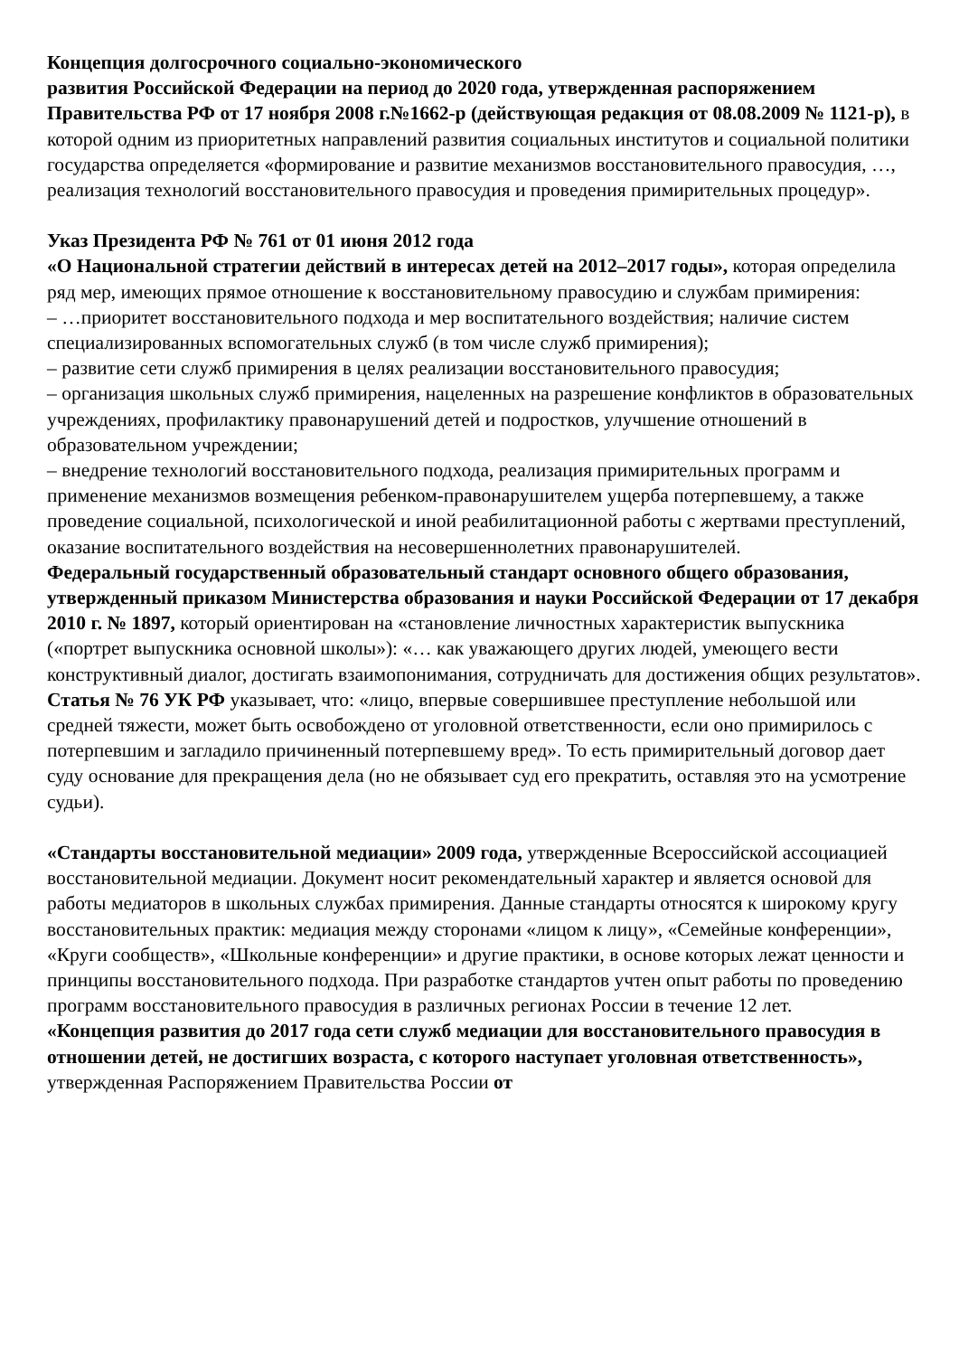Концепция долгосрочного социально-экономического
развития Российской Федерации на период до 2020 года, утвержденная распоряжением Правительства РФ от 17 ноября 2008 г.№1662-р (действующая редакция от 08.08.2009 № 1121-р), в которой одним из приоритетных направлений развития социальных институтов и социальной политики государства определяется «формирование и развитие механизмов восстановительного правосудия, …, реализация технологий восстановительного правосудия и проведения примирительных процедур».
Указ Президента РФ № 761 от 01 июня 2012 года
«О Национальной стратегии действий в интересах детей на 2012–2017 годы», которая определила ряд мер, имеющих прямое отношение к восстановительному правосудию и службам примирения:
– …приоритет восстановительного подхода и мер воспитательного воздействия; наличие систем специализированных вспомогательных служб (в том числе служб примирения);
– развитие сети служб примирения в целях реализации восстановительного правосудия;
– организация школьных служб примирения, нацеленных на разрешение конфликтов в образовательных учреждениях, профилактику правонарушений детей и подростков, улучшение отношений в образовательном учреждении;
– внедрение технологий восстановительного подхода, реализация примирительных программ и применение механизмов возмещения ребенком-правонарушителем ущерба потерпевшему, а также проведение социальной, психологической и иной реабилитационной работы с жертвами преступлений, оказание воспитательного воздействия на несовершеннолетних правонарушителей.
Федеральный государственный образовательный стандарт основного общего образования, утвержденный приказом Министерства образования и науки Российской Федерации от 17 декабря 2010 г. № 1897, который ориентирован на «становление личностных характеристик выпускника («портрет выпускника основной школы»): «… как уважающего других людей, умеющего вести конструктивный диалог, достигать взаимопонимания, сотрудничать для достижения общих результатов».
Статья № 76 УК РФ указывает, что: «лицо, впервые совершившее преступление небольшой или средней тяжести, может быть освобождено от уголовной ответственности, если оно примирилось с потерпевшим и загладило причиненный потерпевшему вред». То есть примирительный договор дает суду основание для прекращения дела (но не обязывает суд его прекратить, оставляя это на усмотрение судьи).
«Стандарты восстановительной медиации» 2009 года, утвержденные Всероссийской ассоциацией восстановительной медиации. Документ носит рекомендательный характер и является основой для работы медиаторов в школьных службах примирения. Данные стандарты относятся к широкому кругу восстановительных практик: медиация между сторонами «лицом к лицу», «Семейные конференции», «Круги сообществ», «Школьные конференции» и другие практики, в основе которых лежат ценности и принципы восстановительного подхода. При разработке стандартов учтен опыт работы по проведению программ восстановительного правосудия в различных регионах России в течение 12 лет.
«Концепция развития до 2017 года сети служб медиации для восстановительного правосудия в отношении детей, не достигших возраста, с которого наступает уголовная ответственность», утвержденная Распоряжением Правительства России от